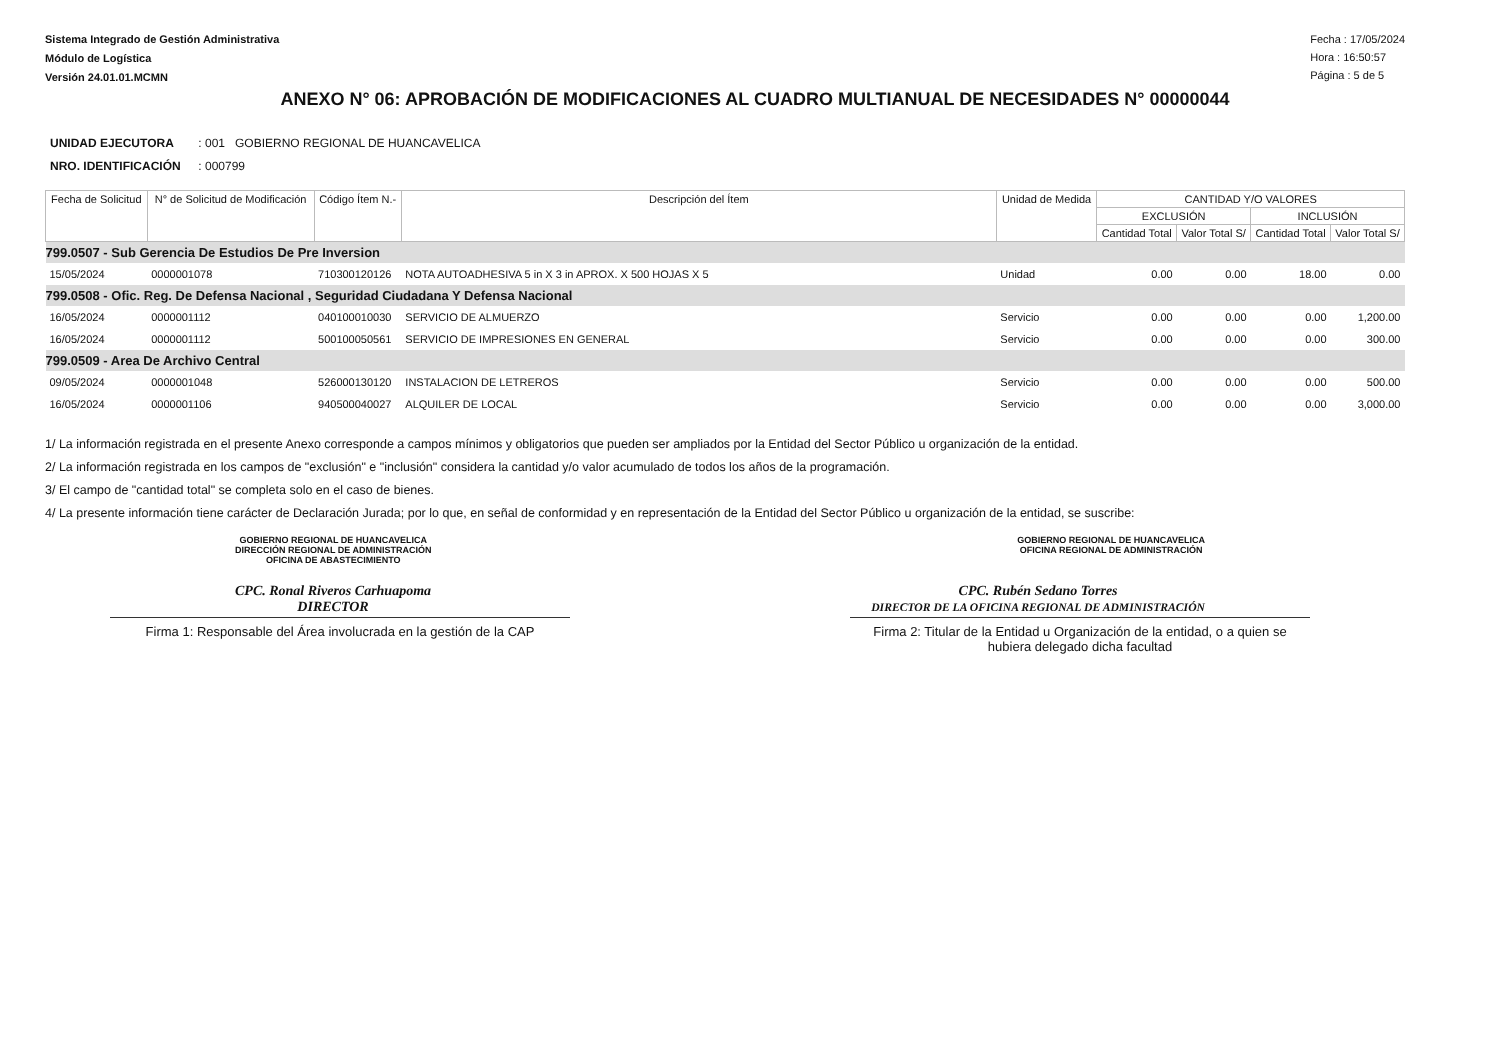Sistema Integrado de Gestión Administrativa
Módulo de Logística
Versión 24.01.01.MCMN
Fecha : 17/05/2024
Hora : 16:50:57
Página : 5 de 5
ANEXO N° 06: APROBACIÓN DE MODIFICACIONES AL CUADRO MULTIANUAL DE NECESIDADES N° 00000044
UNIDAD EJECUTORA : 001 GOBIERNO REGIONAL DE HUANCAVELICA
NRO. IDENTIFICACIÓN : 000799
| Fecha de Solicitud | N° de Solicitud de Modificación | Código Ítem N.- | Descripción del Ítem | Unidad de Medida | CANTIDAD Y/O VALORES | | | |
| --- | --- | --- | --- | --- | --- | --- | --- | --- |
| | | | | | EXCLUSIÓN | | INCLUSIÓN | |
| | | | | | Cantidad Total | Valor Total S/ | Cantidad Total | Valor Total S/ |
| 799.0507 - Sub Gerencia De Estudios De Pre Inversion | | | | | | | | |
| 15/05/2024 | 0000001078 | 710300120126 | NOTA AUTOADHESIVA 5 in X 3 in APROX. X 500 HOJAS X 5 | Unidad | 0.00 | 0.00 | 18.00 | 0.00 |
| 799.0508 - Ofic. Reg. De Defensa Nacional , Seguridad Ciudadana Y Defensa Nacional | | | | | | | | |
| 16/05/2024 | 0000001112 | 040100010030 | SERVICIO DE ALMUERZO | Servicio | 0.00 | 0.00 | 0.00 | 1,200.00 |
| 16/05/2024 | 0000001112 | 500100050561 | SERVICIO DE IMPRESIONES EN GENERAL | Servicio | 0.00 | 0.00 | 0.00 | 300.00 |
| 799.0509 - Area De Archivo Central | | | | | | | | |
| 09/05/2024 | 0000001048 | 526000130120 | INSTALACION DE LETREROS | Servicio | 0.00 | 0.00 | 0.00 | 500.00 |
| 16/05/2024 | 0000001106 | 940500040027 | ALQUILER DE LOCAL | Servicio | 0.00 | 0.00 | 0.00 | 3,000.00 |
1/ La información registrada en el presente Anexo corresponde a campos mínimos y obligatorios que pueden ser ampliados por la Entidad del Sector Público u organización de la entidad.
2/ La información registrada en los campos de "exclusión" e "inclusión" considera la cantidad y/o valor acumulado de todos los años de la programación.
3/ El campo de "cantidad total" se completa solo en el caso de bienes.
4/ La presente información tiene carácter de Declaración Jurada; por lo que, en señal de conformidad y en representación de la Entidad del Sector Público u organización de la entidad, se suscribe:
GOBIERNO REGIONAL DE HUANCAVELICA
DIRECCIÓN REGIONAL DE ADMINISTRACIÓN
OFICINA DE ABASTECIMIENTO GOBIERNO REGIONAL DE HUANCAVELICA
OFICINA REGIONAL DE ADMINISTRACIÓN
CPC. Ronal Riveros Carhuapoma
DIRECTOR CPC. Rubén Sedano Torres
DIRECTOR DE LA OFICINA REGIONAL DE ADMINISTRACIÓN
Firma 1: Responsable del Área involucrada en la gestión de la CAP
Firma 2: Titular de la Entidad u Organización de la entidad, o a quien se hubiera delegado dicha facultad